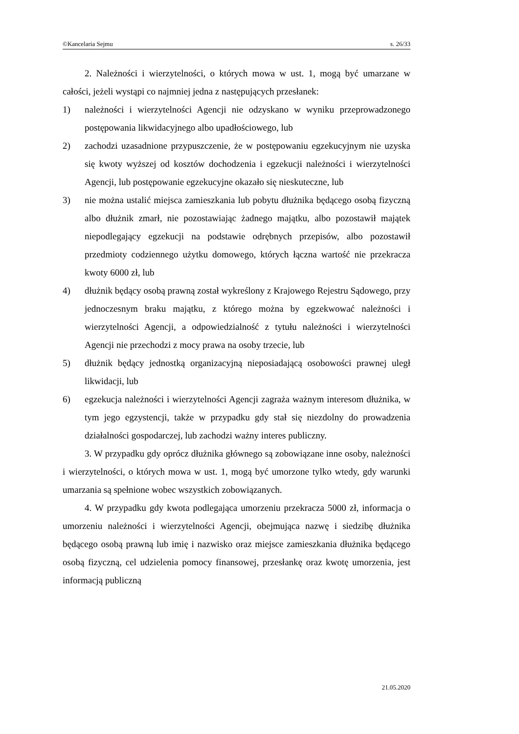©Kancelaria Sejmu s. 26/33
2. Należności i wierzytelności, o których mowa w ust. 1, mogą być umarzane w całości, jeżeli wystąpi co najmniej jedna z następujących przesłanek:
1) należności i wierzytelności Agencji nie odzyskano w wyniku przeprowadzonego postępowania likwidacyjnego albo upadłościowego, lub
2) zachodzi uzasadnione przypuszczenie, że w postępowaniu egzekucyjnym nie uzyska się kwoty wyższej od kosztów dochodzenia i egzekucji należności i wierzytelności Agencji, lub postępowanie egzekucyjne okazało się nieskuteczne, lub
3) nie można ustalić miejsca zamieszkania lub pobytu dłużnika będącego osobą fizyczną albo dłużnik zmarł, nie pozostawiając żadnego majątku, albo pozostawił majątek niepodlegający egzekucji na podstawie odrębnych przepisów, albo pozostawił przedmioty codziennego użytku domowego, których łączna wartość nie przekracza kwoty 6000 zł, lub
4) dłużnik będący osobą prawną został wykreślony z Krajowego Rejestru Sądowego, przy jednoczesnym braku majątku, z którego można by egzekwować należności i wierzytelności Agencji, a odpowiedzialność z tytułu należności i wierzytelności Agencji nie przechodzi z mocy prawa na osoby trzecie, lub
5) dłużnik będący jednostką organizacyjną nieposiadającą osobowości prawnej uległ likwidacji, lub
6) egzekucja należności i wierzytelności Agencji zagraża ważnym interesom dłużnika, w tym jego egzystencji, także w przypadku gdy stał się niezdolny do prowadzenia działalności gospodarczej, lub zachodzi ważny interes publiczny.
3. W przypadku gdy oprócz dłużnika głównego są zobowiązane inne osoby, należności i wierzytelności, o których mowa w ust. 1, mogą być umorzone tylko wtedy, gdy warunki umarzania są spełnione wobec wszystkich zobowiązanych.
4. W przypadku gdy kwota podlegająca umorzeniu przekracza 5000 zł, informacja o umorzeniu należności i wierzytelności Agencji, obejmująca nazwę i siedzibę dłużnika będącego osobą prawną lub imię i nazwisko oraz miejsce zamieszkania dłużnika będącego osobą fizyczną, cel udzielenia pomocy finansowej, przesłankę oraz kwotę umorzenia, jest informacją publiczną
21.05.2020